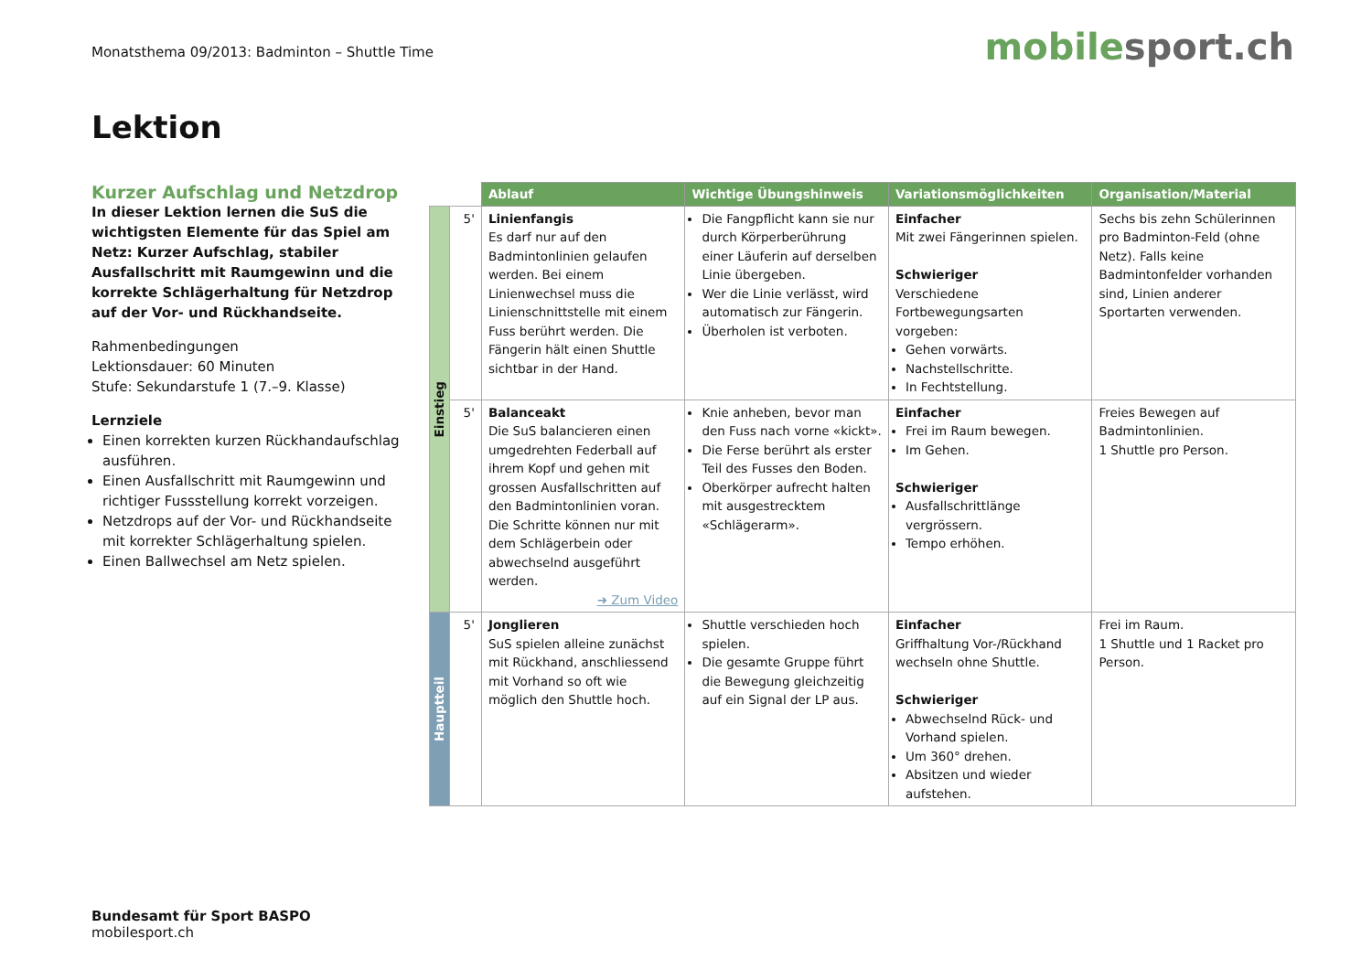Monatsthema 09/2013: Badminton – Shuttle Time
mobilesport.ch
Lektion
Kurzer Aufschlag und Netzdrop
In dieser Lektion lernen die SuS die wichtigsten Elemente für das Spiel am Netz: Kurzer Aufschlag, stabiler Ausfallschritt mit Raumgewinn und die korrekte Schlägerhaltung für Netzdrop auf der Vor- und Rückhandseite.
Rahmenbedingungen
Lektionsdauer: 60 Minuten
Stufe: Sekundarstufe 1 (7.–9. Klasse)
Lernziele
Einen korrekten kurzen Rückhandaufschlag ausführen.
Einen Ausfallschritt mit Raumgewinn und richtiger Fussstellung korrekt vorzeigen.
Netzdrops auf der Vor- und Rückhandseite mit korrekter Schlägerhaltung spielen.
Einen Ballwechsel am Netz spielen.
| | | Ablauf | Wichtige Übungshinweis | Variationsmöglichkeiten | Organisation/Material |
| Einstieg | 5' | Linienfangis Es darf nur auf den Badmintonlinien gelaufen werden. Bei einem Linienwechsel muss die Linienschnittstelle mit einem Fuss berührt werden. Die Fängerin hält einen Shuttle sichtbar in der Hand. | Die Fangpflicht kann sie nur durch Körperberührung einer Läuferin auf derselben Linie übergeben. Wer die Linie verlässt, wird automatisch zur Fängerin. Überholen ist verboten. | Einfacher Mit zwei Fängerinnen spielen. Schwieriger Verschiedene Fortbewegungsarten vorgeben: Gehen vorwärts. Nachstellschritte. In Fechtstellung. | Sechs bis zehn Schülerinnen pro Badminton-Feld (ohne Netz). Falls keine Badmintonfelder vorhanden sind, Linien anderer Sportarten verwenden. |
| | 5' | Balanceakt Die SuS balancieren einen umgedrehten Federball auf ihrem Kopf und gehen mit grossen Ausfallschritten auf den Badmintonlinien voran. Die Schritte können nur mit dem Schlägerbein oder abwechselnd ausgeführt werden. ➜ Zum Video | Knie anheben, bevor man den Fuss nach vorne «kickt». Die Ferse berührt als erster Teil des Fusses den Boden. Oberkörper aufrecht halten mit ausgestrecktem «Schlägerarm». | Einfacher Frei im Raum bewegen. Im Gehen. Schwieriger Ausfallschrittlänge vergrössern. Tempo erhöhen. | Freies Bewegen auf Badmintonlinien. 1 Shuttle pro Person. |
| Hauptteil | 5' | Jonglieren SuS spielen alleine zunächst mit Rückhand, anschliessend mit Vorhand so oft wie möglich den Shuttle hoch. | Shuttle verschieden hoch spielen. Die gesamte Gruppe führt die Bewegung gleichzeitig auf ein Signal der LP aus. | Einfacher Griffhaltung Vor-/Rückhand wechseln ohne Shuttle. Schwieriger Abwechselnd Rück- und Vorhand spielen. Um 360° drehen. Absitzen und wieder aufstehen. | Frei im Raum. 1 Shuttle und 1 Racket pro Person. |
Bundesamt für Sport BASPO
mobilesport.ch